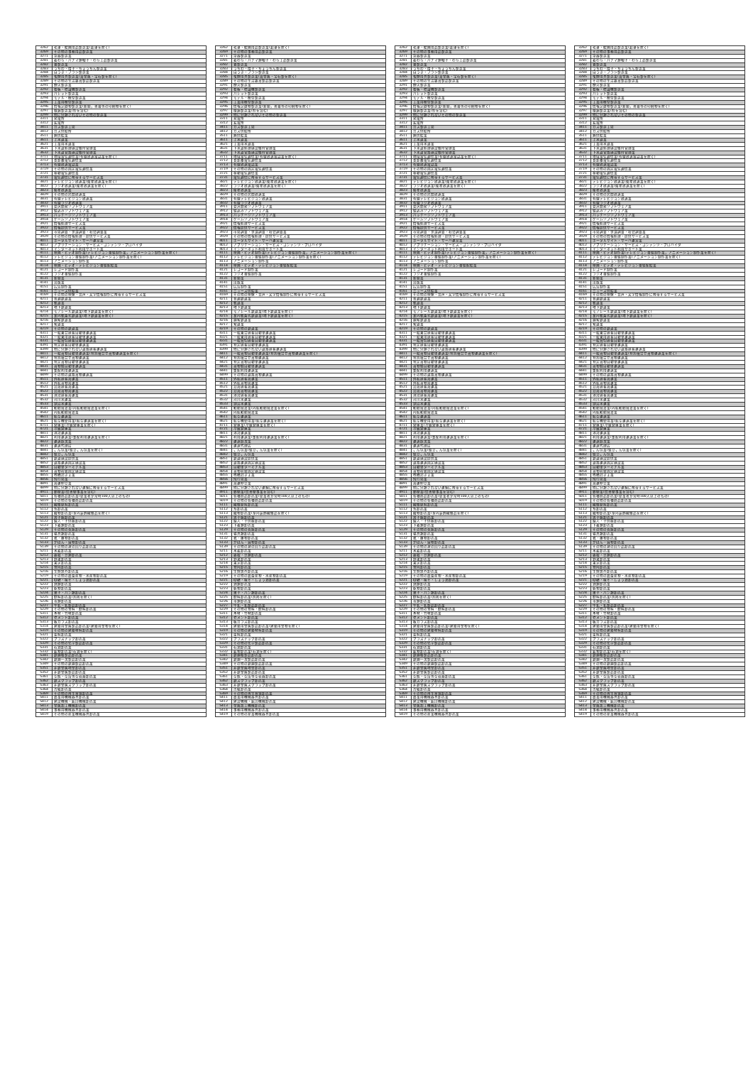| 3262 | 毛筆・絵画用品製造業(鉛筆を除く) | | 3262 | 毛筆・絵画用品製造業(鉛筆を除く) | | 3262 | 毛筆・絵画用品製造業(鉛筆を除く) | | 3262 | 毛筆・絵画用品製造業(鉛筆を除く) |
| 3269 | その他の事務用品製造業 | | 3269 | その他の事務用品製造業 | | 3269 | その他の事務用品製造業 | | 3269 | その他の事務用品製造業 |
| 3271 | 漆器製造業 | | 3271 | 漆器製造業 | | 3271 | 漆器製造業 | | 3271 | 漆器製造業 |
| 3281 | 麦わら・パナマ類帽子・わら工品製造業 | | 3281 | 麦わら・パナマ類帽子・わら工品製造業 | | 3281 | 麦わら・パナマ類帽子・わら工品製造業 | | 3281 | 麦わら・パナマ類帽子・わら工品製造業 |
| 3282 | 畳製造業 | | 3282 | 畳製造業 | | 3282 | 畳製造業 | | 3282 | 畳製造業 |
| 3283 | うちわ・扇子・ちょうちん製造業 | | 3283 | うちわ・扇子・ちょうちん製造業 | | 3283 | うちわ・扇子・ちょうちん製造業 | | 3283 | うちわ・扇子・ちょうちん製造業 |
| 3284 | ほうき・ブラシ製造業 | | 3284 | ほうき・ブラシ製造業 | | 3284 | ほうき・ブラシ製造業 | | 3284 | ほうき・ブラシ製造業 |
| 3285 | 喫煙用具製造業(貴金属・宝石製を除く) | | 3285 | 喫煙用具製造業(貴金属・宝石製を除く) | | 3285 | 喫煙用具製造業(貴金属・宝石製を除く) | | 3285 | 喫煙用具製造業(貴金属・宝石製を除く) |
| 3289 | その他の生活雑貨製品製造業 | | 3289 | その他の生活雑貨製品製造業 | | 3289 | その他の生活雑貨製品製造業 | | 3289 | その他の生活雑貨製品製造業 |
| 3291 | 煙火製造業 | | 3291 | 煙火製造業 | | 3291 | 煙火製造業 | | 3291 | 煙火製造業 |
| 3292 | 看板・標識機製造業 | | 3292 | 看板・標識機製造業 | | 3292 | 看板・標識機製造業 | | 3292 | 看板・標識機製造業 |
| 3293 | パレット製造業 | | 3293 | パレット製造業 | | 3293 | パレット製造業 | | 3293 | パレット製造業 |
| 3294 | モデル・模型製造業 | | 3294 | モデル・模型製造業 | | 3294 | モデル・模型製造業 | | 3294 | モデル・模型製造業 |
| 3295 | 工業用模型製造業 | | 3295 | 工業用模型製造業 | | 3295 | 工業用模型製造業 | | 3295 | 工業用模型製造業 |
| 3296 | 情報記録物製造業(新聞，書籍等の印刷物を除く) | | 3296 | 情報記録物製造業(新聞，書籍等の印刷物を除く) | | 3296 | 情報記録物製造業(新聞，書籍等の印刷物を除く) | | 3296 | 情報記録物製造業(新聞，書籍等の印刷物を除く) |
| 3297 | 眼鏡製造業(枠を含む) | | 3297 | 眼鏡製造業(枠を含む) | | 3297 | 眼鏡製造業(枠を含む) | | 3297 | 眼鏡製造業(枠を含む) |
| 3299 | 他に分類されないその他の製造業 | | 3299 | 他に分類されないその他の製造業 | | 3299 | 他に分類されないその他の製造業 | | 3299 | 他に分類されないその他の製造業 |
| 3311 | 発電所 | | 3311 | 発電所 | | 3311 | 発電所 | | 3311 | 発電所 |
| 3312 | 変電所 | | 3312 | 変電所 | | 3312 | 変電所 | | 3312 | 変電所 |
| 3411 | ガス製造工場 | | 3411 | ガス製造工場 | | 3411 | ガス製造工場 | | 3411 | ガス製造工場 |
| 3412 | ガス供給所 | | 3412 | ガス供給所 | | 3412 | ガス供給所 | | 3412 | ガス供給所 |
| 3511 | 熱供給業 | | 3511 | 熱供給業 | | 3511 | 熱供給業 | | 3511 | 熱供給業 |
| 3611 | 上水道業 | | 3611 | 上水道業 | | 3611 | 上水道業 | | 3611 | 上水道業 |
| 3621 | 工業用水道業 | | 3621 | 工業用水道業 | | 3621 | 工業用水道業 | | 3621 | 工業用水道業 |
| 3631 | 下水道処理施設維持管理業 | | 3631 | 下水道処理施設維持管理業 | | 3631 | 下水道処理施設維持管理業 | | 3631 | 下水道処理施設維持管理業 |
| 3632 | 下水道管路施設維持管理業 | | 3632 | 下水道管路施設維持管理業 | | 3632 | 下水道管路施設維持管理業 | | 3632 | 下水道管路施設維持管理業 |
| 3711 | 地域電気通信業(有線放送電話業を除く) | | 3711 | 地域電気通信業(有線放送電話業を除く) | | 3711 | 地域電気通信業(有線放送電話業を除く) | | 3711 | 地域電気通信業(有線放送電話業を除く) |
| 3712 | 長距離電気通信業 | | 3712 | 長距離電気通信業 | | 3712 | 長距離電気通信業 | | 3712 | 長距離電気通信業 |
| 3713 | 有線放送電話業 | | 3713 | 有線放送電話業 | | 3713 | 有線放送電話業 | | 3713 | 有線放送電話業 |
| 3719 | その他の固定電気通信業 | | 3719 | その他の固定電気通信業 | | 3719 | その他の固定電気通信業 | | 3719 | その他の固定電気通信業 |
| 3721 | 移動電気通信業 | | 3721 | 移動電気通信業 | | 3721 | 移動電気通信業 | | 3721 | 移動電気通信業 |
| 3731 | 電気通信に附帯するサービス業 | | 3731 | 電気通信に附帯するサービス業 | | 3731 | 電気通信に附帯するサービス業 | | 3731 | 電気通信に附帯するサービス業 |
| 3821 | テレビジョン放送業(衛星放送業を除く) | | 3821 | テレビジョン放送業(衛星放送業を除く) | | 3821 | テレビジョン放送業(衛星放送業を除く) | | 3821 | テレビジョン放送業(衛星放送業を除く) |
| 3822 | ラジオ放送業(衛星放送業を除く) | | 3822 | ラジオ放送業(衛星放送業を除く) | | 3822 | ラジオ放送業(衛星放送業を除く) | | 3822 | ラジオ放送業(衛星放送業を除く) |
| 3823 | 衛星放送業 | | 3823 | 衛星放送業 | | 3823 | 衛星放送業 | | 3823 | 衛星放送業 |
| 3829 | その他の民間放送業 | | 3829 | その他の民間放送業 | | 3829 | その他の民間放送業 | | 3829 | その他の民間放送業 |
| 3831 | 有線テレビジョン放送業 | | 3831 | 有線テレビジョン放送業 | | 3831 | 有線テレビジョン放送業 | | 3831 | 有線テレビジョン放送業 |
| 3832 | 有線ラジオ放送業 | | 3832 | 有線ラジオ放送業 | | 3832 | 有線ラジオ放送業 | | 3832 | 有線ラジオ放送業 |
| 3911 | 受託開発ソフトウェア業 | | 3911 | 受託開発ソフトウェア業 | | 3911 | 受託開発ソフトウェア業 | | 3911 | 受託開発ソフトウェア業 |
| 3912 | 組込みソフトウェア業 | | 3912 | 組込みソフトウェア業 | | 3912 | 組込みソフトウェア業 | | 3912 | 組込みソフトウェア業 |
| 3913 | パッケージソフトウェア業 | | 3913 | パッケージソフトウェア業 | | 3913 | パッケージソフトウェア業 | | 3913 | パッケージソフトウェア業 |
| 3914 | ゲームソフトウェア業 | | 3914 | ゲームソフトウェア業 | | 3914 | ゲームソフトウェア業 | | 3914 | ゲームソフトウェア業 |
| 3921 | 情報処理サービス業 | | 3921 | 情報処理サービス業 | | 3921 | 情報処理サービス業 | | 3921 | 情報処理サービス業 |
| 3922 | 情報提供サービス業 | | 3922 | 情報提供サービス業 | | 3922 | 情報提供サービス業 | | 3922 | 情報提供サービス業 |
| 3923 | 市場調査・世論調査・社会調査業 | | 3923 | 市場調査・世論調査・社会調査業 | | 3923 | 市場調査・世論調査・社会調査業 | | 3923 | 市場調査・世論調査・社会調査業 |
| 3929 | その他の情報処理・提供サービス業 | | 3929 | その他の情報処理・提供サービス業 | | 3929 | その他の情報処理・提供サービス業 | | 3929 | その他の情報処理・提供サービス業 |
| 4011 | ポータルサイト・サーバ運営業 | | 4011 | ポータルサイト・サーバ運営業 | | 4011 | ポータルサイト・サーバ運営業 | | 4011 | ポータルサイト・サーバ運営業 |
| 4012 | アプリケーション・サービス・コンテンツ・プロバイダ | | 4012 | アプリケーション・サービス・コンテンツ・プロバイダ | | 4012 | アプリケーション・サービス・コンテンツ・プロバイダ | | 4012 | アプリケーション・サービス・コンテンツ・プロバイダ |
| 4013 | インターネット利用サポート業 | | 4013 | インターネット利用サポート業 | | 4013 | インターネット利用サポート業 | | 4013 | インターネット利用サポート業 |
| 4111 | 映画・ビデオ制作業(テレビジョン番組制作業，アニメーション制作業を除く) | | 4111 | 映画・ビデオ制作業(テレビジョン番組制作業，アニメーション制作業を除く) | | 4111 | 映画・ビデオ制作業(テレビジョン番組制作業，アニメーション制作業を除く) | | 4111 | 映画・ビデオ制作業(テレビジョン番組制作業，アニメーション制作業を除く) |
| 4112 | テレビジョン番組制作業(アニメーション制作業を除く) | | 4112 | テレビジョン番組制作業(アニメーション制作業を除く) | | 4112 | テレビジョン番組制作業(アニメーション制作業を除く) | | 4112 | テレビジョン番組制作業(アニメーション制作業を除く) |
| 4113 | アニメーション制作業 | | 4113 | アニメーション制作業 | | 4113 | アニメーション制作業 | | 4113 | アニメーション制作業 |
| 4114 | 映画・ビデオ・テレビジョン番組配給業 | | 4114 | 映画・ビデオ・テレビジョン番組配給業 | | 4114 | 映画・ビデオ・テレビジョン番組配給業 | | 4114 | 映画・ビデオ・テレビジョン番組配給業 |
| 4121 | レコード制作業 | | 4121 | レコード制作業 | | 4121 | レコード制作業 | | 4121 | レコード制作業 |
| 4122 | ラジオ番組制作業 | | 4122 | ラジオ番組制作業 | | 4122 | ラジオ番組制作業 | | 4122 | ラジオ番組制作業 |
| 4131 | 新聞業 | | 4131 | 新聞業 | | 4131 | 新聞業 | | 4131 | 新聞業 |
| 4141 | 出版業 | | 4141 | 出版業 | | 4141 | 出版業 | | 4141 | 出版業 |
| 4151 | 広告制作業 | | 4151 | 広告制作業 | | 4151 | 広告制作業 | | 4151 | 広告制作業 |
| 4161 | ニュース供給業 | | 4161 | ニュース供給業 | | 4161 | ニュース供給業 | | 4161 | ニュース供給業 |
| 4169 | その他の映像・音声・文字情報制作に附帯するサービス業 | | 4169 | その他の映像・音声・文字情報制作に附帯するサービス業 | | 4169 | その他の映像・音声・文字情報制作に附帯するサービス業 | | 4169 | その他の映像・音声・文字情報制作に附帯するサービス業 |
| 4211 | 普通鉄道業 | | 4211 | 普通鉄道業 | | 4211 | 普通鉄道業 | | 4211 | 普通鉄道業 |
| 4212 | 軌道業 | | 4212 | 軌道業 | | 4212 | 軌道業 | | 4212 | 軌道業 |
| 4213 | 地下鉄道業 | | 4213 | 地下鉄道業 | | 4213 | 地下鉄道業 | | 4213 | 地下鉄道業 |
| 4214 | モノレール鉄道業(地下鉄道業を除く) | | 4214 | モノレール鉄道業(地下鉄道業を除く) | | 4214 | モノレール鉄道業(地下鉄道業を除く) | | 4214 | モノレール鉄道業(地下鉄道業を除く) |
| 4215 | 案内軌条式鉄道業(地下鉄道業を除く) | | 4215 | 案内軌条式鉄道業(地下鉄道業を除く) | | 4215 | 案内軌条式鉄道業(地下鉄道業を除く) | | 4215 | 案内軌条式鉄道業(地下鉄道業を除く) |
| 4216 | 鋼索鉄道業 | | 4216 | 鋼索鉄道業 | | 4216 | 鋼索鉄道業 | | 4216 | 鋼索鉄道業 |
| 4217 | 索道業 | | 4217 | 索道業 | | 4217 | 索道業 | | 4217 | 索道業 |
| 4219 | その他の鉄道業 | | 4219 | その他の鉄道業 | | 4219 | その他の鉄道業 | | 4219 | その他の鉄道業 |
| 4311 | 一般乗合旅客自動車運送業 | | 4311 | 一般乗合旅客自動車運送業 | | 4311 | 一般乗合旅客自動車運送業 | | 4311 | 一般乗合旅客自動車運送業 |
| 4321 | 一般乗用旅客自動車運送業 | | 4321 | 一般乗用旅客自動車運送業 | | 4321 | 一般乗用旅客自動車運送業 | | 4321 | 一般乗用旅客自動車運送業 |
| 4331 | 一般貸切旅客自動車運送業 | | 4331 | 一般貸切旅客自動車運送業 | | 4331 | 一般貸切旅客自動車運送業 | | 4331 | 一般貸切旅客自動車運送業 |
| 4391 | 特定旅客自動車運送業 | | 4391 | 特定旅客自動車運送業 | | 4391 | 特定旅客自動車運送業 | | 4391 | 特定旅客自動車運送業 |
| 4399 | 他に分類されない道路旅客運送業 | | 4399 | 他に分類されない道路旅客運送業 | | 4399 | 他に分類されない道路旅客運送業 | | 4399 | 他に分類されない道路旅客運送業 |
| 4411 | 一般貨物自動車運送業(特別積合せ貨物運送業を除く) | | 4411 | 一般貨物自動車運送業(特別積合せ貨物運送業を除く) | | 4411 | 一般貨物自動車運送業(特別積合せ貨物運送業を除く) | | 4411 | 一般貨物自動車運送業(特別積合せ貨物運送業を除く) |
| 4412 | 特別積合せ貨物運送業 | | 4412 | 特別積合せ貨物運送業 | | 4412 | 特別積合せ貨物運送業 | | 4412 | 特別積合せ貨物運送業 |
| 4421 | 特定貨物自動車運送業 | | 4421 | 特定貨物自動車運送業 | | 4421 | 特定貨物自動車運送業 | | 4421 | 特定貨物自動車運送業 |
| 4431 | 貨物軽自動車運送業 | | 4431 | 貨物軽自動車運送業 | | 4431 | 貨物軽自動車運送業 | | 4431 | 貨物軽自動車運送業 |
| 4441 | 集配利用運送業 | | 4441 | 集配利用運送業 | | 4441 | 集配利用運送業 | | 4441 | 集配利用運送業 |
| 4499 | その他の道路貨物運送業 | | 4499 | その他の道路貨物運送業 | | 4499 | その他の道路貨物運送業 | | 4499 | その他の道路貨物運送業 |
| 4511 | 外航旅客海運業 | | 4511 | 外航旅客海運業 | | 4511 | 外航旅客海運業 | | 4511 | 外航旅客海運業 |
| 4512 | 外航貨物海運業 | | 4512 | 外航貨物海運業 | | 4512 | 外航貨物海運業 | | 4512 | 外航貨物海運業 |
| 4521 | 沿海旅客海運業 | | 4521 | 沿海旅客海運業 | | 4521 | 沿海旅客海運業 | | 4521 | 沿海旅客海運業 |
| 4522 | 沿海貨物海運業 | | 4522 | 沿海貨物海運業 | | 4522 | 沿海貨物海運業 | | 4522 | 沿海貨物海運業 |
| 4531 | 港湾旅客海運業 | | 4531 | 港湾旅客海運業 | | 4531 | 港湾旅客海運業 | | 4531 | 港湾旅客海運業 |
| 4532 | 河川水運業 | | 4532 | 河川水運業 | | 4532 | 河川水運業 | | 4532 | 河川水運業 |
| 4533 | 湖沼水運業 | | 4533 | 湖沼水運業 | | 4533 | 湖沼水運業 | | 4533 | 湖沼水運業 |
| 4541 | 船舶貸渡業(内航船舶貸渡業を除く) | | 4541 | 船舶貸渡業(内航船舶貸渡業を除く) | | 4541 | 船舶貸渡業(内航船舶貸渡業を除く) | | 4541 | 船舶貸渡業(内航船舶貸渡業を除く) |
| 4542 | 内航船舶貸渡業 | | 4542 | 内航船舶貸渡業 | | 4542 | 内航船舶貸渡業 | | 4542 | 内航船舶貸渡業 |
| 4611 | 航空運送業 | | 4611 | 航空運送業 | | 4611 | 航空運送業 | | 4611 | 航空運送業 |
| 4621 | 航空機使用業(航空運送業を除く) | | 4621 | 航空機使用業(航空運送業を除く) | | 4621 | 航空機使用業(航空運送業を除く) | | 4621 | 航空機使用業(航空運送業を除く) |
| 4711 | 倉庫業(冷蔵倉庫業を除く) | | 4711 | 倉庫業(冷蔵倉庫業を除く) | | 4711 | 倉庫業(冷蔵倉庫業を除く) | | 4711 | 倉庫業(冷蔵倉庫業を除く) |
| 4721 | 冷蔵倉庫業 | | 4721 | 冷蔵倉庫業 | | 4721 | 冷蔵倉庫業 | | 4721 | 冷蔵倉庫業 |
| 4811 | 港湾運送業 | | 4811 | 港湾運送業 | | 4811 | 港湾運送業 | | 4811 | 港湾運送業 |
| 4821 | 利用運送業(集配利用運送業を除く) | | 4821 | 利用運送業(集配利用運送業を除く) | | 4821 | 利用運送業(集配利用運送業を除く) | | 4821 | 利用運送業(集配利用運送業を除く) |
| 4822 | 運送取次業 | | 4822 | 運送取次業 | | 4822 | 運送取次業 | | 4822 | 運送取次業 |
| 4831 | 運送代理店 | | 4831 | 運送代理店 | | 4831 | 運送代理店 | | 4831 | 運送代理店 |
| 4841 | こん包業(組立こん包業を除く) | | 4841 | こん包業(組立こん包業を除く) | | 4841 | こん包業(組立こん包業を除く) | | 4841 | こん包業(組立こん包業を除く) |
| 4842 | 組立こん包業 | | 4842 | 組立こん包業 | | 4842 | 組立こん包業 | | 4842 | 組立こん包業 |
| 4851 | 鉄道施設提供業 | | 4851 | 鉄道施設提供業 | | 4851 | 鉄道施設提供業 | | 4851 | 鉄道施設提供業 |
| 4852 | 道路運送固定施設業 | | 4852 | 道路運送固定施設業 | | 4852 | 道路運送固定施設業 | | 4852 | 道路運送固定施設業 |
| 4853 | 自動車ターミナル業 | | 4853 | 自動車ターミナル業 | | 4853 | 自動車ターミナル業 | | 4853 | 自動車ターミナル業 |
| 4854 | 貨物荷扱固定施設業 | | 4854 | 貨物荷扱固定施設業 | | 4854 | 貨物荷扱固定施設業 | | 4854 | 貨物荷扱固定施設業 |
| 4855 | 桟橋泊きょ業 | | 4855 | 桟橋泊きょ業 | | 4855 | 桟橋泊きょ業 | | 4855 | 桟橋泊きょ業 |
| 4856 | 飛行場業 | | 4856 | 飛行場業 | | 4856 | 飛行場業 | | 4856 | 飛行場業 |
| 4891 | 海運仲立業 | | 4891 | 海運仲立業 | | 4891 | 海運仲立業 | | 4891 | 海運仲立業 |
| 4899 | 他に分類されない運輸に附帯するサービス業 | | 4899 | 他に分類されない運輸に附帯するサービス業 | | 4899 | 他に分類されない運輸に附帯するサービス業 | | 4899 | 他に分類されない運輸に附帯するサービス業 |
| 4911 | 郵便業(信書便事業を含む) | | 4911 | 郵便業(信書便事業を含む) | | 4911 | 郵便業(信書便事業を含む) | | 4911 | 郵便業(信書便事業を含む) |
| 5011 | 各種商品卸売業(従業者が常時100人以上のもの) | | 5011 | 各種商品卸売業(従業者が常時100人以上のもの) | | 5011 | 各種商品卸売業(従業者が常時100人以上のもの) | | 5011 | 各種商品卸売業(従業者が常時100人以上のもの) |
| 5019 | その他の各種商品卸売業 | | 5019 | その他の各種商品卸売業 | | 5019 | その他の各種商品卸売業 | | 5019 | その他の各種商品卸売業 |
| 5111 | 繊維原料卸売業 | | 5111 | 繊維原料卸売業 | | 5111 | 繊維原料卸売業 | | 5111 | 繊維原料卸売業 |
| 5112 | 糸卸売業 | | 5112 | 糸卸売業 | | 5112 | 糸卸売業 | | 5112 | 糸卸売業 |
| 5113 | 織物卸売業(室内装飾繊維品を除く) | | 5113 | 織物卸売業(室内装飾繊維品を除く) | | 5113 | 織物卸売業(室内装飾繊維品を除く) | | 5113 | 織物卸売業(室内装飾繊維品を除く) |
| 5121 | 男子服卸売業 | | 5121 | 男子服卸売業 | | 5121 | 男子服卸売業 | | 5121 | 男子服卸売業 |
| 5122 | 婦人・子供服卸売業 | | 5122 | 婦人・子供服卸売業 | | 5122 | 婦人・子供服卸売業 | | 5122 | 婦人・子供服卸売業 |
| 5123 | 下着類卸売業 | | 5123 | 下着類卸売業 | | 5123 | 下着類卸売業 | | 5123 | 下着類卸売業 |
| 5129 | その他の衣服卸売業 | | 5129 | その他の衣服卸売業 | | 5129 | その他の衣服卸売業 | | 5129 | その他の衣服卸売業 |
| 5131 | 寝具類卸売業 | | 5131 | 寝具類卸売業 | | 5131 | 寝具類卸売業 | | 5131 | 寝具類卸売業 |
| 5132 | 靴・履物卸売業 | | 5132 | 靴・履物卸売業 | | 5132 | 靴・履物卸売業 | | 5132 | 靴・履物卸売業 |
| 5133 | かばん・袋物卸売業 | | 5133 | かばん・袋物卸売業 | | 5133 | かばん・袋物卸売業 | | 5133 | かばん・袋物卸売業 |
| 5139 | その他の身の回り品卸売業 | | 5139 | その他の身の回り品卸売業 | | 5139 | その他の身の回り品卸売業 | | 5139 | その他の身の回り品卸売業 |
| 5211 | 米麦卸売業 | | 5211 | 米麦卸売業 | | 5211 | 米麦卸売業 | | 5211 | 米麦卸売業 |
| 5212 | 雑穀・豆類卸売業 | | 5212 | 雑穀・豆類卸売業 | | 5212 | 雑穀・豆類卸売業 | | 5212 | 雑穀・豆類卸売業 |
| 5213 | 野菜卸売業 | | 5213 | 野菜卸売業 | | 5213 | 野菜卸売業 | | 5213 | 野菜卸売業 |
| 5214 | 果実卸売業 | | 5214 | 果実卸売業 | | 5214 | 果実卸売業 | | 5214 | 果実卸売業 |
| 5215 | 食肉卸売業 | | 5215 | 食肉卸売業 | | 5215 | 食肉卸売業 | | 5215 | 食肉卸売業 |
| 5216 | 生鮮魚介卸売業 | | 5216 | 生鮮魚介卸売業 | | 5216 | 生鮮魚介卸売業 | | 5216 | 生鮮魚介卸売業 |
| 5219 | その他の農畜産物・水産物卸売業 | | 5219 | その他の農畜産物・水産物卸売業 | | 5219 | その他の農畜産物・水産物卸売業 | | 5219 | その他の農畜産物・水産物卸売業 |
| 5221 | 砂糖・味そ・しょう油卸売業 | | 5221 | 砂糖・味そ・しょう油卸売業 | | 5221 | 砂糖・味そ・しょう油卸売業 | | 5221 | 砂糖・味そ・しょう油卸売業 |
| 5222 | 酒類卸売業 | | 5222 | 酒類卸売業 | | 5222 | 酒類卸売業 | | 5222 | 酒類卸売業 |
| 5223 | 乾物卸売業 | | 5223 | 乾物卸売業 | | 5223 | 乾物卸売業 | | 5223 | 乾物卸売業 |
| 5224 | 菓子・パン類卸売業 | | 5224 | 菓子・パン類卸売業 | | 5224 | 菓子・パン類卸売業 | | 5224 | 菓子・パン類卸売業 |
| 5225 | 飲料卸売業(別掲を除く) | | 5225 | 飲料卸売業(別掲を除く) | | 5225 | 飲料卸売業(別掲を除く) | | 5225 | 飲料卸売業(別掲を除く) |
| 5226 | 茶類卸売業 | | 5226 | 茶類卸売業 | | 5226 | 茶類卸売業 | | 5226 | 茶類卸売業 |
| 5227 | 牛乳・乳製品卸売業 | | 5227 | 牛乳・乳製品卸売業 | | 5227 | 牛乳・乳製品卸売業 | | 5227 | 牛乳・乳製品卸売業 |
| 5229 | その他の食料・飲料卸売業 | | 5229 | その他の食料・飲料卸売業 | | 5229 | その他の食料・飲料卸売業 | | 5229 | その他の食料・飲料卸売業 |
| 5311 | 木材・竹材卸売業 | | 5311 | 木材・竹材卸売業 | | 5311 | 木材・竹材卸売業 | | 5311 | 木材・竹材卸売業 |
| 5312 | セメント卸売業 | | 5312 | セメント卸売業 | | 5312 | セメント卸売業 | | 5312 | セメント卸売業 |
| 5313 | 板ガラス卸売業 | | 5313 | 板ガラス卸売業 | | 5313 | 板ガラス卸売業 | | 5313 | 板ガラス卸売業 |
| 5314 | 建築用金属製品卸売業(建築用金物を除く) | | 5314 | 建築用金属製品卸売業(建築用金物を除く) | | 5314 | 建築用金属製品卸売業(建築用金物を除く) | | 5314 | 建築用金属製品卸売業(建築用金物を除く) |
| 5319 | その他の建築材料卸売業 | | 5319 | その他の建築材料卸売業 | | 5319 | その他の建築材料卸売業 | | 5319 | その他の建築材料卸売業 |
| 5321 | 塗料卸売業 | | 5321 | 塗料卸売業 | | 5321 | 塗料卸売業 | | 5321 | 塗料卸売業 |
| 5322 | プラスチック卸売業 | | 5322 | プラスチック卸売業 | | 5322 | プラスチック卸売業 | | 5322 | プラスチック卸売業 |
| 5329 | その他の化学製品卸売業 | | 5329 | その他の化学製品卸売業 | | 5329 | その他の化学製品卸売業 | | 5329 | その他の化学製品卸売業 |
| 5331 | 石油卸売業 | | 5331 | 石油卸売業 | | 5331 | 石油卸売業 | | 5331 | 石油卸売業 |
| 5332 | 鉱物卸売業(石油を除く) | | 5332 | 鉱物卸売業(石油を除く) | | 5332 | 鉱物卸売業(石油を除く) | | 5332 | 鉱物卸売業(石油を除く) |
| 5341 | 鉄鋼粗製品卸売業 | | 5341 | 鉄鋼粗製品卸売業 | | 5341 | 鉄鋼粗製品卸売業 | | 5341 | 鉄鋼粗製品卸売業 |
| 5342 | 鉄鋼一次製品卸売業 | | 5342 | 鉄鋼一次製品卸売業 | | 5342 | 鉄鋼一次製品卸売業 | | 5342 | 鉄鋼一次製品卸売業 |
| 5349 | その他の鉄鋼製品卸売業 | | 5349 | その他の鉄鋼製品卸売業 | | 5349 | その他の鉄鋼製品卸売業 | | 5349 | その他の鉄鋼製品卸売業 |
| 5351 | 非鉄金属地金卸売業 | | 5351 | 非鉄金属地金卸売業 | | 5351 | 非鉄金属地金卸売業 | | 5351 | 非鉄金属地金卸売業 |
| 5352 | 非鉄金属製品卸売業 | | 5352 | 非鉄金属製品卸売業 | | 5352 | 非鉄金属製品卸売業 | | 5352 | 非鉄金属製品卸売業 |
| 5361 | 空瓶・空缶等空容器卸売業 | | 5361 | 空瓶・空缶等空容器卸売業 | | 5361 | 空瓶・空缶等空容器卸売業 | | 5361 | 空瓶・空缶等空容器卸売業 |
| 5362 | 鉄スクラップ卸売業 | | 5362 | 鉄スクラップ卸売業 | | 5362 | 鉄スクラップ卸売業 | | 5362 | 鉄スクラップ卸売業 |
| 5363 | 非鉄金属スクラップ卸売業 | | 5363 | 非鉄金属スクラップ卸売業 | | 5363 | 非鉄金属スクラップ卸売業 | | 5363 | 非鉄金属スクラップ卸売業 |
| 5364 | 古紙卸売業 | | 5364 | 古紙卸売業 | | 5364 | 古紙卸売業 | | 5364 | 古紙卸売業 |
| 5369 | その他の再生資源卸売業 | | 5369 | その他の再生資源卸売業 | | 5369 | その他の再生資源卸売業 | | 5369 | その他の再生資源卸売業 |
| 5411 | 農業用機械器具卸売業 | | 5411 | 農業用機械器具卸売業 | | 5411 | 農業用機械器具卸売業 | | 5411 | 農業用機械器具卸売業 |
| 5412 | 建設機械・鉱山機械卸売業 | | 5412 | 建設機械・鉱山機械卸売業 | | 5412 | 建設機械・鉱山機械卸売業 | | 5412 | 建設機械・鉱山機械卸売業 |
| 5413 | 金属加工機械卸売業 | | 5413 | 金属加工機械卸売業 | | 5413 | 金属加工機械卸売業 | | 5413 | 金属加工機械卸売業 |
| 5414 | 事務用機械器具卸売業 | | 5414 | 事務用機械器具卸売業 | | 5414 | 事務用機械器具卸売業 | | 5414 | 事務用機械器具卸売業 |
| 5419 | その他の産業機械器具卸売業 | | 5419 | その他の産業機械器具卸売業 | | 5419 | その他の産業機械器具卸売業 | | 5419 | その他の産業機械器具卸売業 |